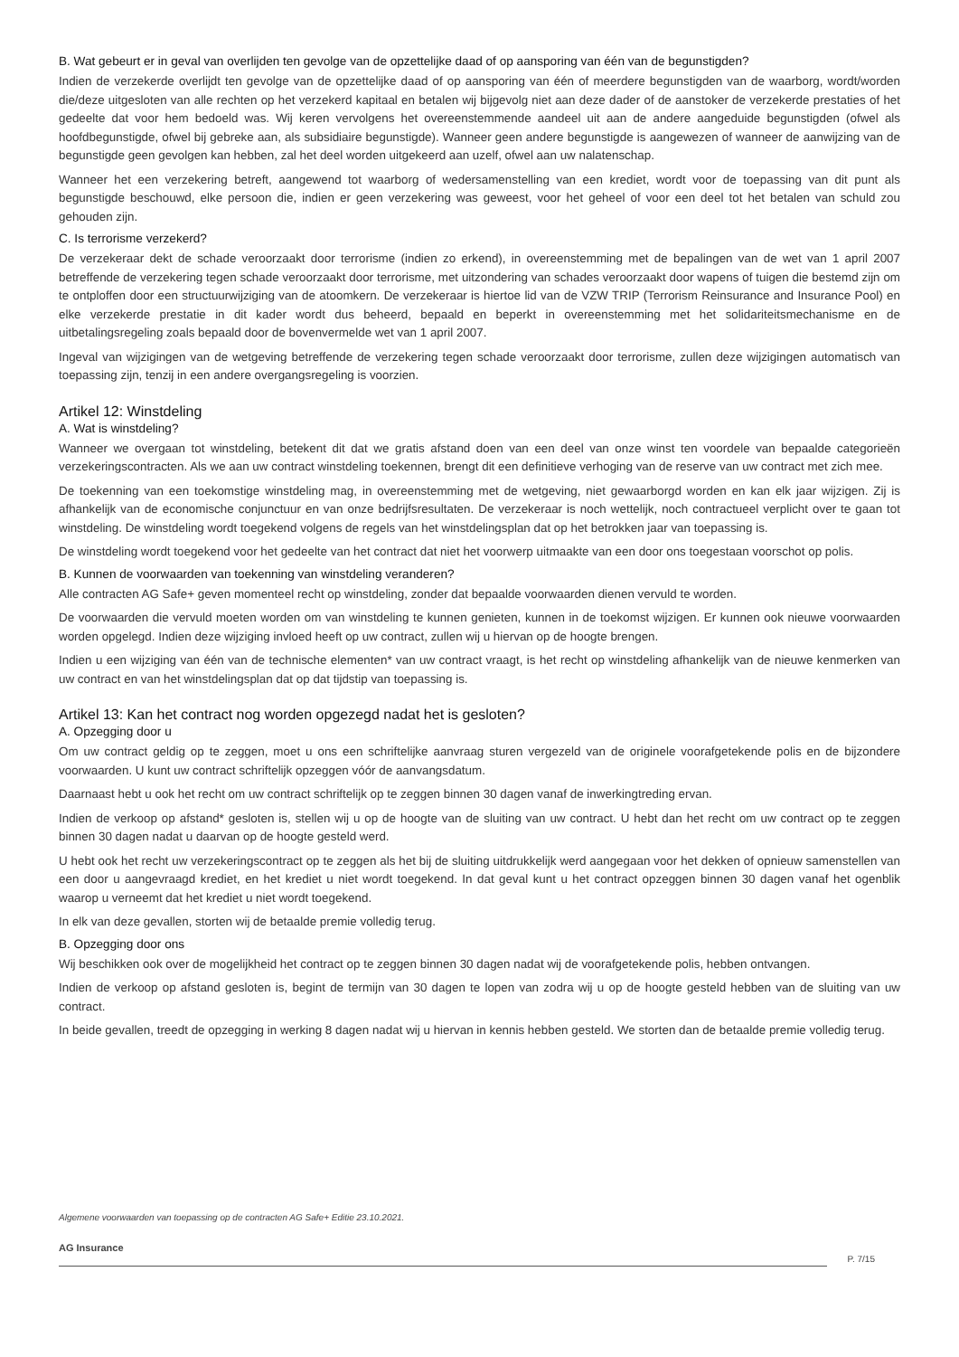B. Wat gebeurt er in geval van overlijden ten gevolge van de opzettelijke daad of op aansporing van één van de begunstigden?
Indien de verzekerde overlijdt ten gevolge van de opzettelijke daad of op aansporing van één of meerdere begunstigden van de waarborg, wordt/worden die/deze uitgesloten van alle rechten op het verzekerd kapitaal en betalen wij bijgevolg niet aan deze dader of de aanstoker de verzekerde prestaties of het gedeelte dat voor hem bedoeld was. Wij keren vervolgens het overeenstemmende aandeel uit aan de andere aangeduide begunstigden (ofwel als hoofdbegunstigde, ofwel bij gebreke aan, als subsidiaire begunstigde). Wanneer geen andere begunstigde is aangewezen of wanneer de aanwijzing van de begunstigde geen gevolgen kan hebben, zal het deel worden uitgekeerd aan uzelf, ofwel aan uw nalatenschap.
Wanneer het een verzekering betreft, aangewend tot waarborg of wedersamenstelling van een krediet, wordt voor de toepassing van dit punt als begunstigde beschouwd, elke persoon die, indien er geen verzekering was geweest, voor het geheel of voor een deel tot het betalen van schuld zou gehouden zijn.
C. Is terrorisme verzekerd?
De verzekeraar dekt de schade veroorzaakt door terrorisme (indien zo erkend), in overeenstemming met de bepalingen van de wet van 1 april 2007 betreffende de verzekering tegen schade veroorzaakt door terrorisme, met uitzondering van schades veroorzaakt door wapens of tuigen die bestemd zijn om te ontploffen door een structuurwijziging van de atoomkern. De verzekeraar is hiertoe lid van de VZW TRIP (Terrorism Reinsurance and Insurance Pool) en elke verzekerde prestatie in dit kader wordt dus beheerd, bepaald en beperkt in overeenstemming met het solidariteitsmechanisme en de uitbetalingsregeling zoals bepaald door de bovenvermelde wet van 1 april 2007.
Ingeval van wijzigingen van de wetgeving betreffende de verzekering tegen schade veroorzaakt door terrorisme, zullen deze wijzigingen automatisch van toepassing zijn, tenzij in een andere overgangsregeling is voorzien.
Artikel 12: Winstdeling
A. Wat is winstdeling?
Wanneer we overgaan tot winstdeling, betekent dit dat we gratis afstand doen van een deel van onze winst ten voordele van bepaalde categorieën verzekeringscontracten. Als we aan uw contract winstdeling toekennen, brengt dit een definitieve verhoging van de reserve van uw contract met zich mee.
De toekenning van een toekomstige winstdeling mag, in overeenstemming met de wetgeving, niet gewaarborgd worden en kan elk jaar wijzigen. Zij is afhankelijk van de economische conjunctuur en van onze bedrijfsresultaten. De verzekeraar is noch wettelijk, noch contractueel verplicht over te gaan tot winstdeling. De winstdeling wordt toegekend volgens de regels van het winstdelingsplan dat op het betrokken jaar van toepassing is.
De winstdeling wordt toegekend voor het gedeelte van het contract dat niet het voorwerp uitmaakte van een door ons toegestaan voorschot op polis.
B. Kunnen de voorwaarden van toekenning van winstdeling veranderen?
Alle contracten AG Safe+ geven momenteel recht op winstdeling, zonder dat bepaalde voorwaarden dienen vervuld te worden.
De voorwaarden die vervuld moeten worden om van winstdeling te kunnen genieten, kunnen in de toekomst wijzigen. Er kunnen ook nieuwe voorwaarden worden opgelegd. Indien deze wijziging invloed heeft op uw contract, zullen wij u hiervan op de hoogte brengen.
Indien u een wijziging van één van de technische elementen* van uw contract vraagt, is het recht op winstdeling afhankelijk van de nieuwe kenmerken van uw contract en van het winstdelingsplan dat op dat tijdstip van toepassing is.
Artikel 13: Kan het contract nog worden opgezegd nadat het is gesloten?
A. Opzegging door u
Om uw contract geldig op te zeggen, moet u ons een schriftelijke aanvraag sturen vergezeld van de originele voorafgetekende polis en de bijzondere voorwaarden. U kunt uw contract schriftelijk opzeggen vóór de aanvangsdatum.
Daarnaast hebt u ook het recht om uw contract schriftelijk op te zeggen binnen 30 dagen vanaf de inwerkingtreding ervan.
Indien de verkoop op afstand* gesloten is, stellen wij u op de hoogte van de sluiting van uw contract. U hebt dan het recht om uw contract op te zeggen binnen 30 dagen nadat u daarvan op de hoogte gesteld werd.
U hebt ook het recht uw verzekeringscontract op te zeggen als het bij de sluiting uitdrukkelijk werd aangegaan voor het dekken of opnieuw samenstellen van een door u aangevraagd krediet, en het krediet u niet wordt toegekend. In dat geval kunt u het contract opzeggen binnen 30 dagen vanaf het ogenblik waarop u verneemt dat het krediet u niet wordt toegekend.
In elk van deze gevallen, storten wij de betaalde premie volledig terug.
B. Opzegging door ons
Wij beschikken ook over de mogelijkheid het contract op te zeggen binnen 30 dagen nadat wij de voorafgetekende polis, hebben ontvangen.
Indien de verkoop op afstand gesloten is, begint de termijn van 30 dagen te lopen van zodra wij u op de hoogte gesteld hebben van de sluiting van uw contract.
In beide gevallen, treedt de opzegging in werking 8 dagen nadat wij u hiervan in kennis hebben gesteld. We storten dan de betaalde premie volledig terug.
Algemene voorwaarden van toepassing op de contracten AG Safe+ Editie 23.10.2021.
AG Insurance
P. 7/15